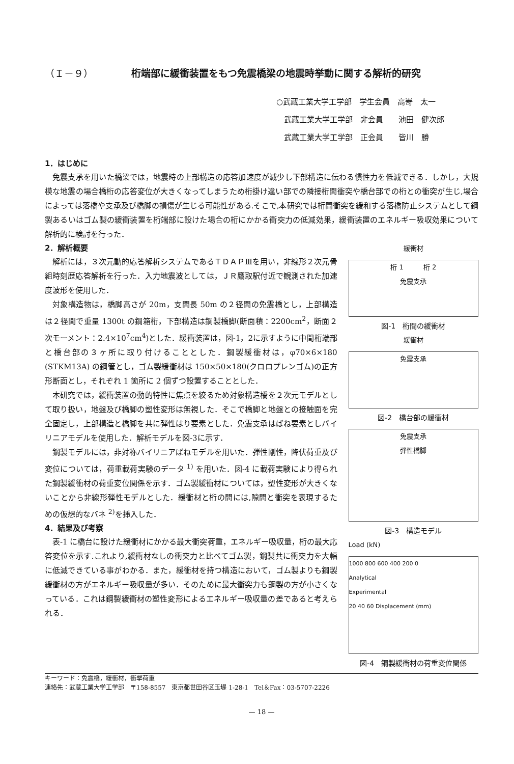（Ｉ－９） 桁端部に緩衝装置をもつ免震橋梁の地震時挙動に関する解析的研究
○武蔵工業大学工学部　学生会員　高嵜　太一
　武蔵工業大学工学部　非会員　　池田　健次郎
　武蔵工業大学工学部　正会員　　皆川　勝
1．はじめに
免震支承を用いた橋梁では，地震時の上部構造の応答加速度が減少し下部構造に伝わる慣性力を低減できる．しかし，大規模な地震の場合橋桁の応答変位が大きくなってしまうため桁掛け違い部での隣接桁間衝突や橋台部での桁との衝突が生じ,場合によっては落橋や支承及び橋脚の損傷が生じる可能性がある.そこで,本研究では桁間衝突を緩和する落橋防止システムとして鋼製あるいはゴム製の緩衝装置を桁端部に設けた場合の桁にかかる衝突力の低減効果，緩衝装置のエネルギー吸収効果について解析的に検討を行った．
2．解析概要
解析には，３次元動的応答解析システムであるＴＤＡＰⅢを用い，非線形２次元骨組時刻歴応答解析を行った．入力地震波としては，ＪＲ鷹取駅付近で観測された加速度波形を使用した．
対象構造物は，橋脚高さが 20m，支間長 50m の２径間の免震橋とし，上部構造は２径間で重量 1300t の鋼箱桁，下部構造は鋼製橋脚(断面積：2200cm<sup>2</sup>，断面２次モーメント：2.4×10<sup>7</sup>cm<sup>4</sup>)とした．緩衝装置は，図-1，2に示すように中間桁端部と橋台部の３ヶ所に取り付けることとした．鋼製緩衝材は，φ70×6×180 (STKM13A) の鋼管とし，ゴム製緩衝材は 150×50×180(クロロプレンゴム)の正方形断面とし，それぞれ 1 箇所に 2 個ずつ設置することとした．
本研究では，緩衝装置の動的特性に焦点を絞るため対象構造橋を２次元モデルとして取り扱い，地盤及び橋脚の塑性変形は無視した．そこで橋脚と地盤との接触面を完全固定し，上部構造と橋脚を共に弾性はり要素とした．免震支承はばね要素としバイリニアモデルを使用した．解析モデルを図-3に示す．
鋼製モデルには，非対称バイリニアばねモデルを用いた．弾性剛性，降伏荷重及び変位については，荷重載荷実験のデータ <sup>1)</sup> を用いた．図-4 に載荷実験により得られた鋼製緩衝材の荷重変位関係を示す．ゴム製緩衝材については，塑性変形が大きくないことから非線形弾性モデルとした．緩衝材と桁の間には,隙間と衝突を表現するための仮想的なバネ <sup>2)</sup>を挿入した．
4．結果及び考察
表-1 に橋台に設けた緩衝材にかかる最大衝突荷重，エネルギー吸収量，桁の最大応答変位を示す.これより,緩衝材なしの衝突力と比べてゴム製，鋼製共に衝突力を大幅に低減できている事がわかる．また，緩衝材を持つ構造において，ゴム製よりも鋼製緩衝材の方がエネルギー吸収量が多い．そのために最大衝突力も鋼製の方が小さくなっている．これは鋼製緩衝材の塑性変形によるエネルギー吸収量の差であると考えられる．
緩衝材
桁 1　　　桁 2
免震支承
図-1　桁間の緩衝材
緩衝材
免震支承
図-2　橋台部の緩衝材
免震支承
弾性橋脚
図-3　構造モデル
Load (kN)
1000 800 600 400 200 0
Analytical
Experimental
20 40 60 Displacement (mm)
図-4　鋼製緩衝材の荷重変位関係
キーワード：免震橋，緩衝材，衝撃荷重
連絡先：武蔵工業大学工学部　〒158-8557　東京都世田谷区玉堤 1-28-1　Tel＆Fax：03-5707-2226
— 18 —